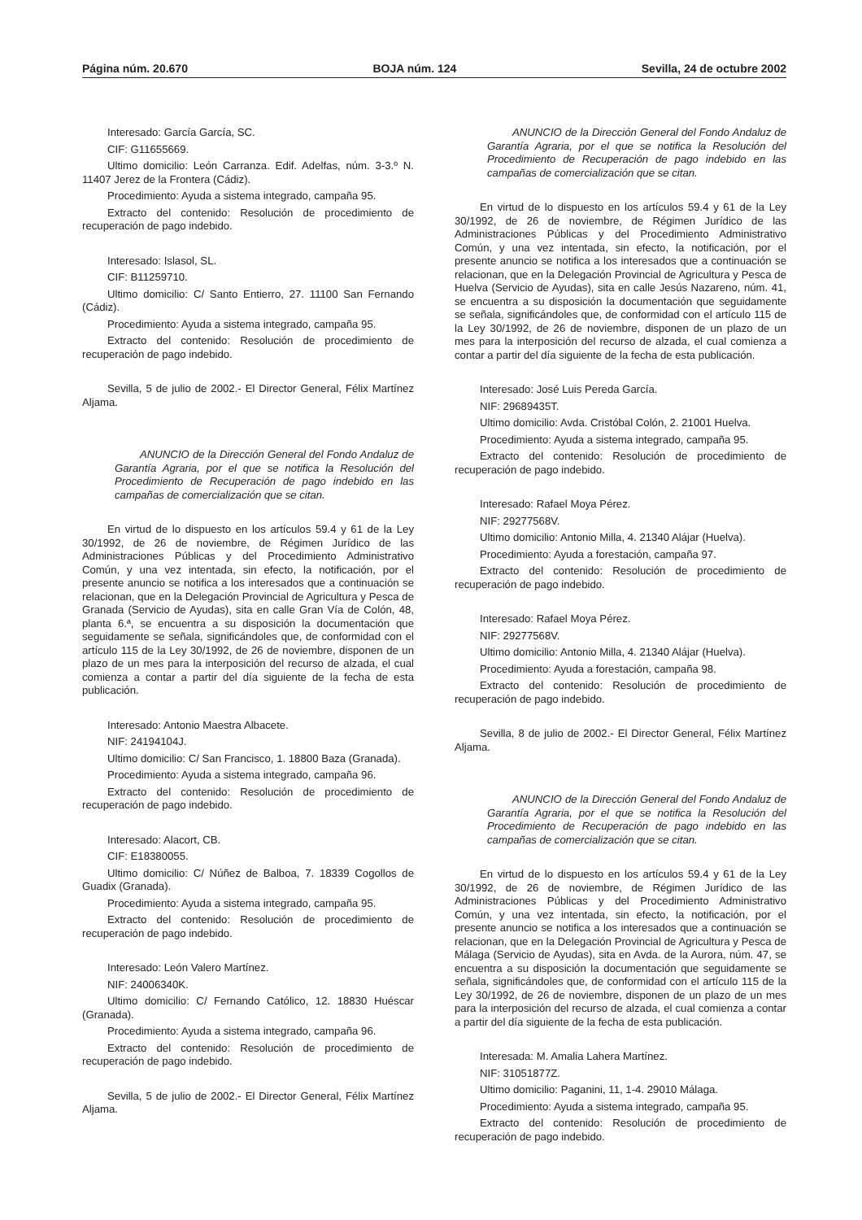Página núm. 20.670 BOJA núm. 124 Sevilla, 24 de octubre 2002
Interesado: García García, SC.
CIF: G11655669.
Ultimo domicilio: León Carranza. Edif. Adelfas, núm. 3-3.º N. 11407 Jerez de la Frontera (Cádiz).
Procedimiento: Ayuda a sistema integrado, campaña 95.
Extracto del contenido: Resolución de procedimiento de recuperación de pago indebido.
Interesado: Islasol, SL.
CIF: B11259710.
Ultimo domicilio: C/ Santo Entierro, 27. 11100 San Fernando (Cádiz).
Procedimiento: Ayuda a sistema integrado, campaña 95.
Extracto del contenido: Resolución de procedimiento de recuperación de pago indebido.
Sevilla, 5 de julio de 2002.- El Director General, Félix Martínez Aljama.
ANUNCIO de la Dirección General del Fondo Andaluz de Garantía Agraria, por el que se notifica la Resolución del Procedimiento de Recuperación de pago indebido en las campañas de comercialización que se citan.
En virtud de lo dispuesto en los artículos 59.4 y 61 de la Ley 30/1992, de 26 de noviembre, de Régimen Jurídico de las Administraciones Públicas y del Procedimiento Administrativo Común, y una vez intentada, sin efecto, la notificación, por el presente anuncio se notifica a los interesados que a continuación se relacionan, que en la Delegación Provincial de Agricultura y Pesca de Granada (Servicio de Ayudas), sita en calle Gran Vía de Colón, 48, planta 6.ª, se encuentra a su disposición la documentación que seguidamente se señala, significándoles que, de conformidad con el artículo 115 de la Ley 30/1992, de 26 de noviembre, disponen de un plazo de un mes para la interposición del recurso de alzada, el cual comienza a contar a partir del día siguiente de la fecha de esta publicación.
Interesado: Antonio Maestra Albacete.
NIF: 24194104J.
Ultimo domicilio: C/ San Francisco, 1. 18800 Baza (Granada).
Procedimiento: Ayuda a sistema integrado, campaña 96.
Extracto del contenido: Resolución de procedimiento de recuperación de pago indebido.
Interesado: Alacort, CB.
CIF: E18380055.
Ultimo domicilio: C/ Núñez de Balboa, 7. 18339 Cogollos de Guadix (Granada).
Procedimiento: Ayuda a sistema integrado, campaña 95.
Extracto del contenido: Resolución de procedimiento de recuperación de pago indebido.
Interesado: León Valero Martínez.
NIF: 24006340K.
Ultimo domicilio: C/ Fernando Católico, 12. 18830 Huéscar (Granada).
Procedimiento: Ayuda a sistema integrado, campaña 96.
Extracto del contenido: Resolución de procedimiento de recuperación de pago indebido.
Sevilla, 5 de julio de 2002.- El Director General, Félix Martínez Aljama.
ANUNCIO de la Dirección General del Fondo Andaluz de Garantía Agraria, por el que se notifica la Resolución del Procedimiento de Recuperación de pago indebido en las campañas de comercialización que se citan.
En virtud de lo dispuesto en los artículos 59.4 y 61 de la Ley 30/1992, de 26 de noviembre, de Régimen Jurídico de las Administraciones Públicas y del Procedimiento Administrativo Común, y una vez intentada, sin efecto, la notificación, por el presente anuncio se notifica a los interesados que a continuación se relacionan, que en la Delegación Provincial de Agricultura y Pesca de Huelva (Servicio de Ayudas), sita en calle Jesús Nazareno, núm. 41, se encuentra a su disposición la documentación que seguidamente se señala, significándoles que, de conformidad con el artículo 115 de la Ley 30/1992, de 26 de noviembre, disponen de un plazo de un mes para la interposición del recurso de alzada, el cual comienza a contar a partir del día siguiente de la fecha de esta publicación.
Interesado: José Luis Pereda García.
NIF: 29689435T.
Ultimo domicilio: Avda. Cristóbal Colón, 2. 21001 Huelva.
Procedimiento: Ayuda a sistema integrado, campaña 95.
Extracto del contenido: Resolución de procedimiento de recuperación de pago indebido.
Interesado: Rafael Moya Pérez.
NIF: 29277568V.
Ultimo domicilio: Antonio Milla, 4. 21340 Alájar (Huelva).
Procedimiento: Ayuda a forestación, campaña 97.
Extracto del contenido: Resolución de procedimiento de recuperación de pago indebido.
Interesado: Rafael Moya Pérez.
NIF: 29277568V.
Ultimo domicilio: Antonio Milla, 4. 21340 Alájar (Huelva).
Procedimiento: Ayuda a forestación, campaña 98.
Extracto del contenido: Resolución de procedimiento de recuperación de pago indebido.
Sevilla, 8 de julio de 2002.- El Director General, Félix Martínez Aljama.
ANUNCIO de la Dirección General del Fondo Andaluz de Garantía Agraria, por el que se notifica la Resolución del Procedimiento de Recuperación de pago indebido en las campañas de comercialización que se citan.
En virtud de lo dispuesto en los artículos 59.4 y 61 de la Ley 30/1992, de 26 de noviembre, de Régimen Jurídico de las Administraciones Públicas y del Procedimiento Administrativo Común, y una vez intentada, sin efecto, la notificación, por el presente anuncio se notifica a los interesados que a continuación se relacionan, que en la Delegación Provincial de Agricultura y Pesca de Málaga (Servicio de Ayudas), sita en Avda. de la Aurora, núm. 47, se encuentra a su disposición la documentación que seguidamente se señala, significándoles que, de conformidad con el artículo 115 de la Ley 30/1992, de 26 de noviembre, disponen de un plazo de un mes para la interposición del recurso de alzada, el cual comienza a contar a partir del día siguiente de la fecha de esta publicación.
Interesada: M. Amalia Lahera Martínez.
NIF: 31051877Z.
Ultimo domicilio: Paganini, 11, 1-4. 29010 Málaga.
Procedimiento: Ayuda a sistema integrado, campaña 95.
Extracto del contenido: Resolución de procedimiento de recuperación de pago indebido.